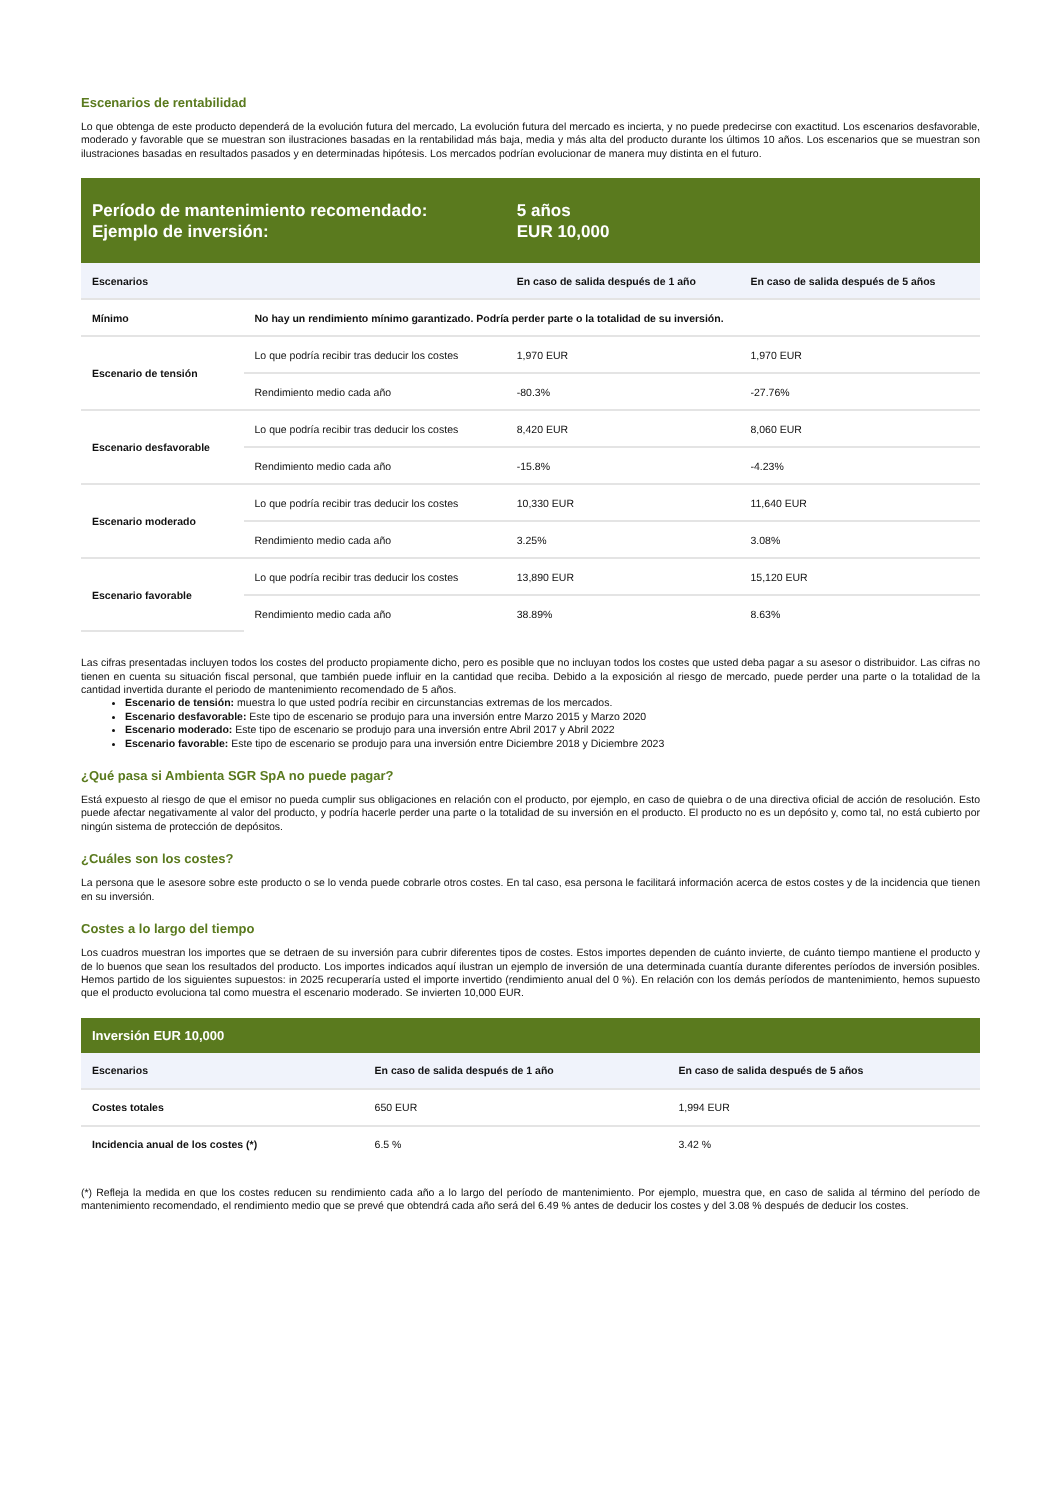Escenarios de rentabilidad
Lo que obtenga de este producto dependerá de la evolución futura del mercado, La evolución futura del mercado es incierta, y no puede predecirse con exactitud. Los escenarios desfavorable, moderado y favorable que se muestran son ilustraciones basadas en la rentabilidad más baja, media y más alta del producto durante los últimos 10 años. Los escenarios que se muestran son ilustraciones basadas en resultados pasados y en determinadas hipótesis. Los mercados podrían evolucionar de manera muy distinta en el futuro.
| Período de mantenimiento recomendado: Ejemplo de inversión: | | 5 años EUR 10,000 | |
| Escenarios | | En caso de salida después de 1 año | En caso de salida después de 5 años |
| Mínimo | No hay un rendimiento mínimo garantizado. Podría perder parte o la totalidad de su inversión. | | |
| Escenario de tensión | Lo que podría recibir tras deducir los costes | 1,970 EUR | 1,970 EUR |
| | Rendimiento medio cada año | -80.3% | -27.76% |
| Escenario desfavorable | Lo que podría recibir tras deducir los costes | 8,420 EUR | 8,060 EUR |
| | Rendimiento medio cada año | -15.8% | -4.23% |
| Escenario moderado | Lo que podría recibir tras deducir los costes | 10,330 EUR | 11,640 EUR |
| | Rendimiento medio cada año | 3.25% | 3.08% |
| Escenario favorable | Lo que podría recibir tras deducir los costes | 13,890 EUR | 15,120 EUR |
| | Rendimiento medio cada año | 38.89% | 8.63% |
Las cifras presentadas incluyen todos los costes del producto propiamente dicho, pero es posible que no incluyan todos los costes que usted deba pagar a su asesor o distribuidor. Las cifras no tienen en cuenta su situación fiscal personal, que también puede influir en la cantidad que reciba. Debido a la exposición al riesgo de mercado, puede perder una parte o la totalidad de la cantidad invertida durante el periodo de mantenimiento recomendado de 5 años.
Escenario de tensión: muestra lo que usted podría recibir en circunstancias extremas de los mercados.
Escenario desfavorable: Este tipo de escenario se produjo para una inversión entre Marzo 2015 y Marzo 2020
Escenario moderado: Este tipo de escenario se produjo para una inversión entre Abril 2017 y Abril 2022
Escenario favorable: Este tipo de escenario se produjo para una inversión entre Diciembre 2018 y Diciembre 2023
¿Qué pasa si Ambienta SGR SpA no puede pagar?
Está expuesto al riesgo de que el emisor no pueda cumplir sus obligaciones en relación con el producto, por ejemplo, en caso de quiebra o de una directiva oficial de acción de resolución. Esto puede afectar negativamente al valor del producto, y podría hacerle perder una parte o la totalidad de su inversión en el producto. El producto no es un depósito y, como tal, no está cubierto por ningún sistema de protección de depósitos.
¿Cuáles son los costes?
La persona que le asesore sobre este producto o se lo venda puede cobrarle otros costes. En tal caso, esa persona le facilitará información acerca de estos costes y de la incidencia que tienen en su inversión.
Costes a lo largo del tiempo
Los cuadros muestran los importes que se detraen de su inversión para cubrir diferentes tipos de costes. Estos importes dependen de cuánto invierte, de cuánto tiempo mantiene el producto y de lo buenos que sean los resultados del producto. Los importes indicados aquí ilustran un ejemplo de inversión de una determinada cuantía durante diferentes períodos de inversión posibles. Hemos partido de los siguientes supuestos: in 2025 recuperaría usted el importe invertido (rendimiento anual del 0 %). En relación con los demás períodos de mantenimiento, hemos supuesto que el producto evoluciona tal como muestra el escenario moderado. Se invierten 10,000 EUR.
| Inversión EUR 10,000 | | |
| Escenarios | En caso de salida después de 1 año | En caso de salida después de 5 años |
| Costes totales | 650 EUR | 1,994 EUR |
| Incidencia anual de los costes (*) | 6.5 % | 3.42 % |
(*) Refleja la medida en que los costes reducen su rendimiento cada año a lo largo del período de mantenimiento. Por ejemplo, muestra que, en caso de salida al término del período de mantenimiento recomendado, el rendimiento medio que se prevé que obtendrá cada año será del 6.49 % antes de deducir los costes y del 3.08 % después de deducir los costes.